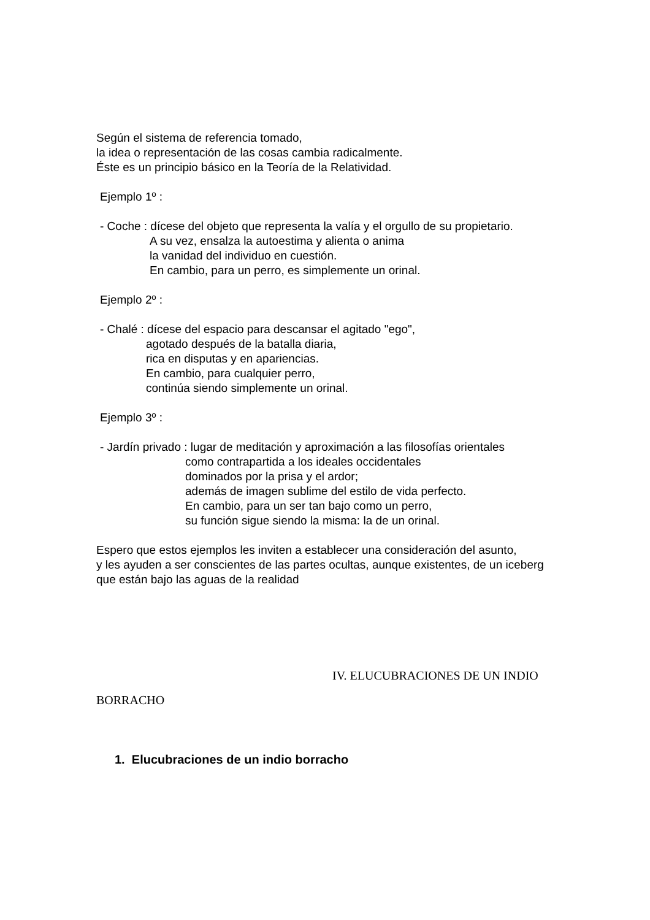Según el sistema de referencia tomado,
la idea o representación de las cosas cambia radicalmente.
Éste es un principio básico en la Teoría de la Relatividad.
Ejemplo 1º :
- Coche : dícese del objeto que representa la valía y el orgullo de su propietario.
A su vez, ensalza la autoestima y alienta o anima
la vanidad del individuo en cuestión.
En cambio, para un perro, es simplemente un orinal.
Ejemplo 2º :
- Chalé : dícese del espacio para descansar el agitado "ego",
agotado después de la batalla diaria,
rica en disputas y en apariencias.
En cambio, para cualquier perro,
continúa siendo simplemente un orinal.
Ejemplo 3º :
- Jardín privado : lugar de meditación y aproximación a las filosofías orientales
como contrapartida a los ideales occidentales
dominados por la prisa y el ardor;
además de imagen sublime del estilo de vida perfecto.
En cambio, para un ser tan bajo como un perro,
su función sigue siendo la misma: la de un orinal.
Espero que estos ejemplos les inviten a establecer una consideración del asunto,
y les ayuden a ser conscientes de las partes ocultas, aunque existentes, de un iceberg
que están bajo las aguas de la realidad
IV. ELUCUBRACIONES DE UN INDIO
BORRACHO
1. Elucubraciones de un indio borracho